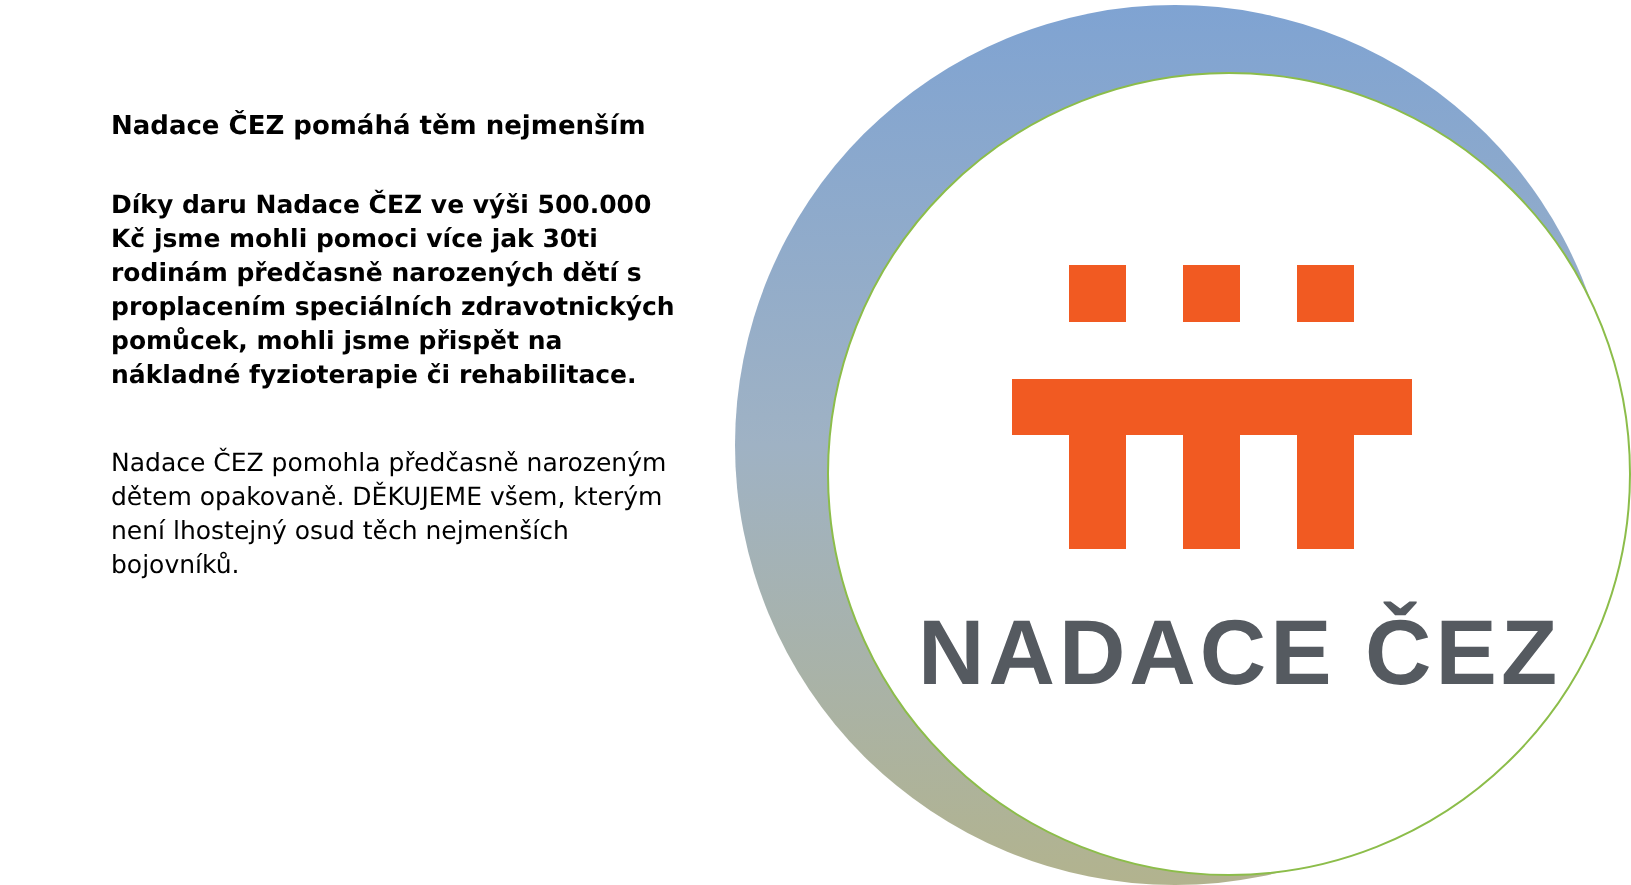NADACE ČEZ
Nadace ČEZ pomáhá těm nejmenším
Díky daru Nadace ČEZ ve výši 500.000 Kč jsme mohli pomoci více jak 30ti rodinám předčasně narozených dětí s proplacením speciálních zdravotnických pomůcek, mohli jsme přispět na nákladné fyzioterapie či rehabilitace.
Nadace ČEZ pomohla předčasně narozeným dětem opakovaně. DĚKUJEME všem, kterým není lhostejný osud těch nejmenších bojovníků.